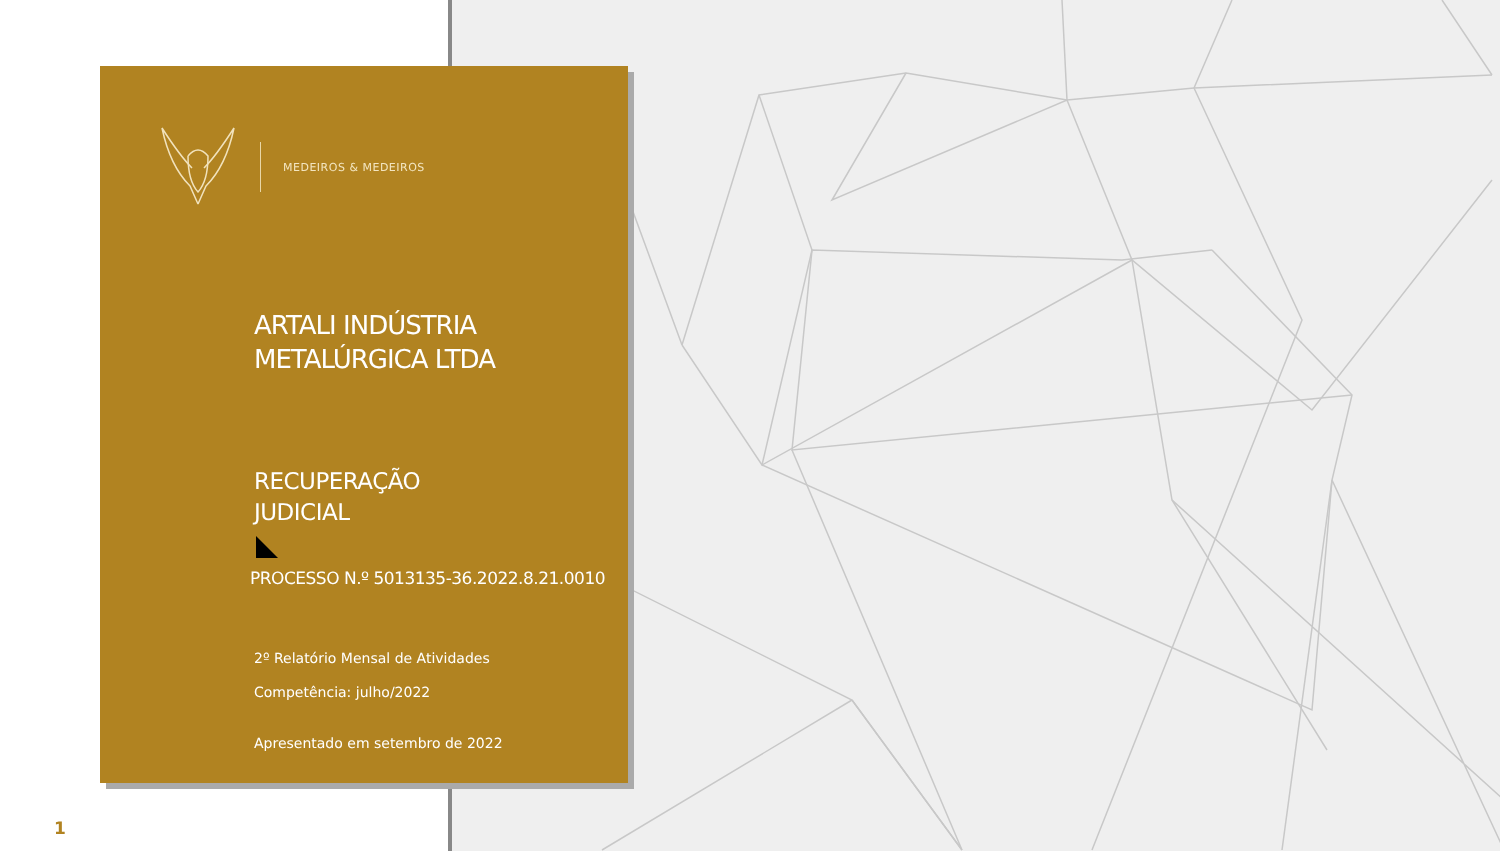MEDEIROS & MEDEIROS
ARTALI INDÚSTRIA
METALÚRGICA LTDA
RECUPERAÇÃO
JUDICIAL
PROCESSO N.º 5013135-36.2022.8.21.0010
2º Relatório Mensal de Atividades
Competência: julho/2022
Apresentado em setembro de 2022
1